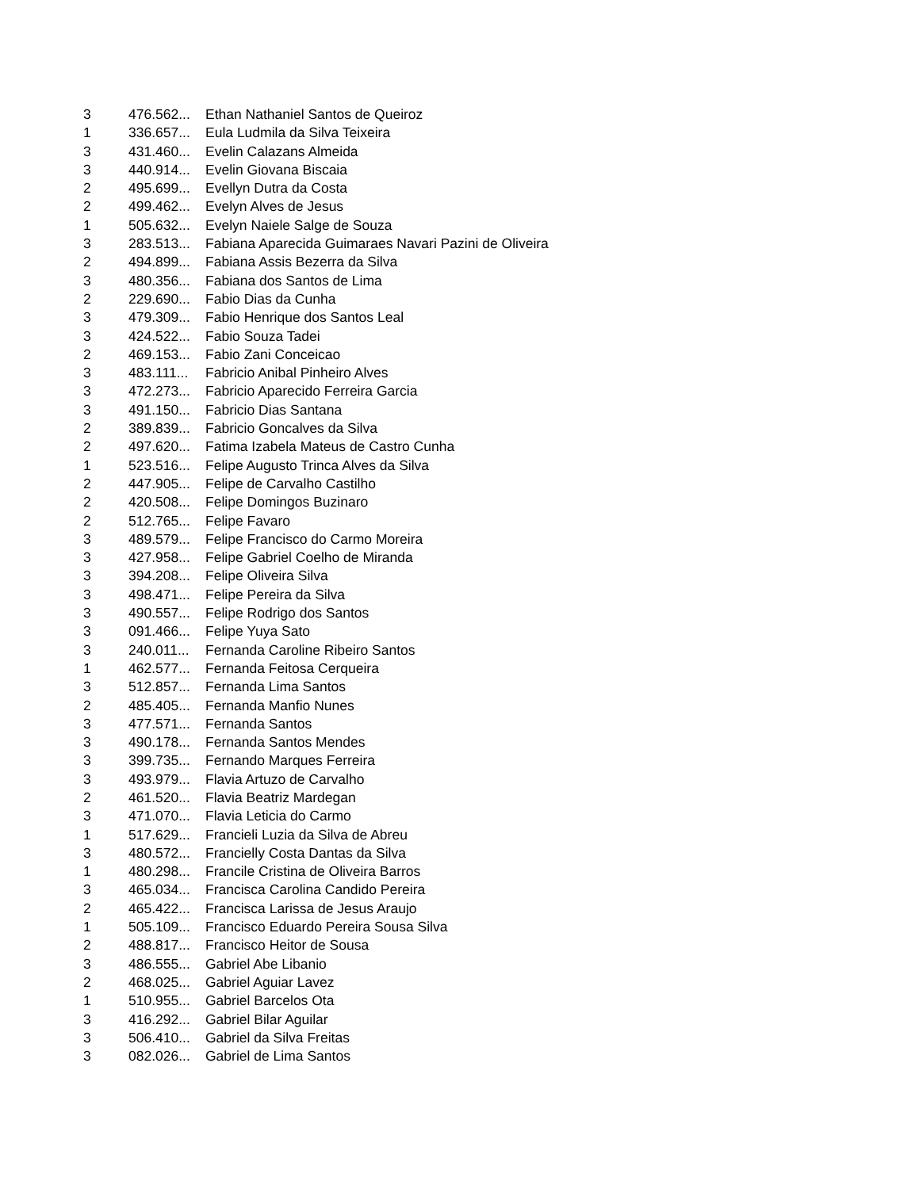| 3 | 476.562... | Ethan Nathaniel Santos de Queiroz |
| 1 | 336.657... | Eula Ludmila da Silva Teixeira |
| 3 | 431.460... | Evelin Calazans Almeida |
| 3 | 440.914... | Evelin Giovana Biscaia |
| 2 | 495.699... | Evellyn Dutra da Costa |
| 2 | 499.462... | Evelyn Alves de Jesus |
| 1 | 505.632... | Evelyn Naiele Salge de Souza |
| 3 | 283.513... | Fabiana Aparecida Guimaraes Navari Pazini de Oliveira |
| 2 | 494.899... | Fabiana Assis Bezerra da Silva |
| 3 | 480.356... | Fabiana dos Santos de Lima |
| 2 | 229.690... | Fabio Dias da Cunha |
| 3 | 479.309... | Fabio Henrique dos Santos Leal |
| 3 | 424.522... | Fabio Souza Tadei |
| 2 | 469.153... | Fabio Zani Conceicao |
| 3 | 483.111... | Fabricio Anibal Pinheiro Alves |
| 3 | 472.273... | Fabricio Aparecido Ferreira Garcia |
| 3 | 491.150... | Fabricio Dias Santana |
| 2 | 389.839... | Fabricio Goncalves da Silva |
| 2 | 497.620... | Fatima Izabela Mateus de Castro Cunha |
| 1 | 523.516... | Felipe Augusto Trinca Alves da Silva |
| 2 | 447.905... | Felipe de Carvalho Castilho |
| 2 | 420.508... | Felipe Domingos Buzinaro |
| 2 | 512.765... | Felipe Favaro |
| 3 | 489.579... | Felipe Francisco do Carmo Moreira |
| 3 | 427.958... | Felipe Gabriel Coelho de Miranda |
| 3 | 394.208... | Felipe Oliveira Silva |
| 3 | 498.471... | Felipe Pereira da Silva |
| 3 | 490.557... | Felipe Rodrigo dos Santos |
| 3 | 091.466... | Felipe Yuya Sato |
| 3 | 240.011... | Fernanda Caroline Ribeiro Santos |
| 1 | 462.577... | Fernanda Feitosa Cerqueira |
| 3 | 512.857... | Fernanda Lima Santos |
| 2 | 485.405... | Fernanda Manfio Nunes |
| 3 | 477.571... | Fernanda Santos |
| 3 | 490.178... | Fernanda Santos Mendes |
| 3 | 399.735... | Fernando Marques Ferreira |
| 3 | 493.979... | Flavia Artuzo de Carvalho |
| 2 | 461.520... | Flavia Beatriz Mardegan |
| 3 | 471.070... | Flavia Leticia do Carmo |
| 1 | 517.629... | Francieli Luzia da Silva de Abreu |
| 3 | 480.572... | Francielly Costa Dantas da Silva |
| 1 | 480.298... | Francile Cristina de Oliveira Barros |
| 3 | 465.034... | Francisca Carolina Candido Pereira |
| 2 | 465.422... | Francisca Larissa de Jesus Araujo |
| 1 | 505.109... | Francisco Eduardo Pereira Sousa Silva |
| 2 | 488.817... | Francisco Heitor de Sousa |
| 3 | 486.555... | Gabriel Abe Libanio |
| 2 | 468.025... | Gabriel Aguiar Lavez |
| 1 | 510.955... | Gabriel Barcelos Ota |
| 3 | 416.292... | Gabriel Bilar Aguilar |
| 3 | 506.410... | Gabriel da Silva Freitas |
| 3 | 082.026... | Gabriel de Lima Santos |